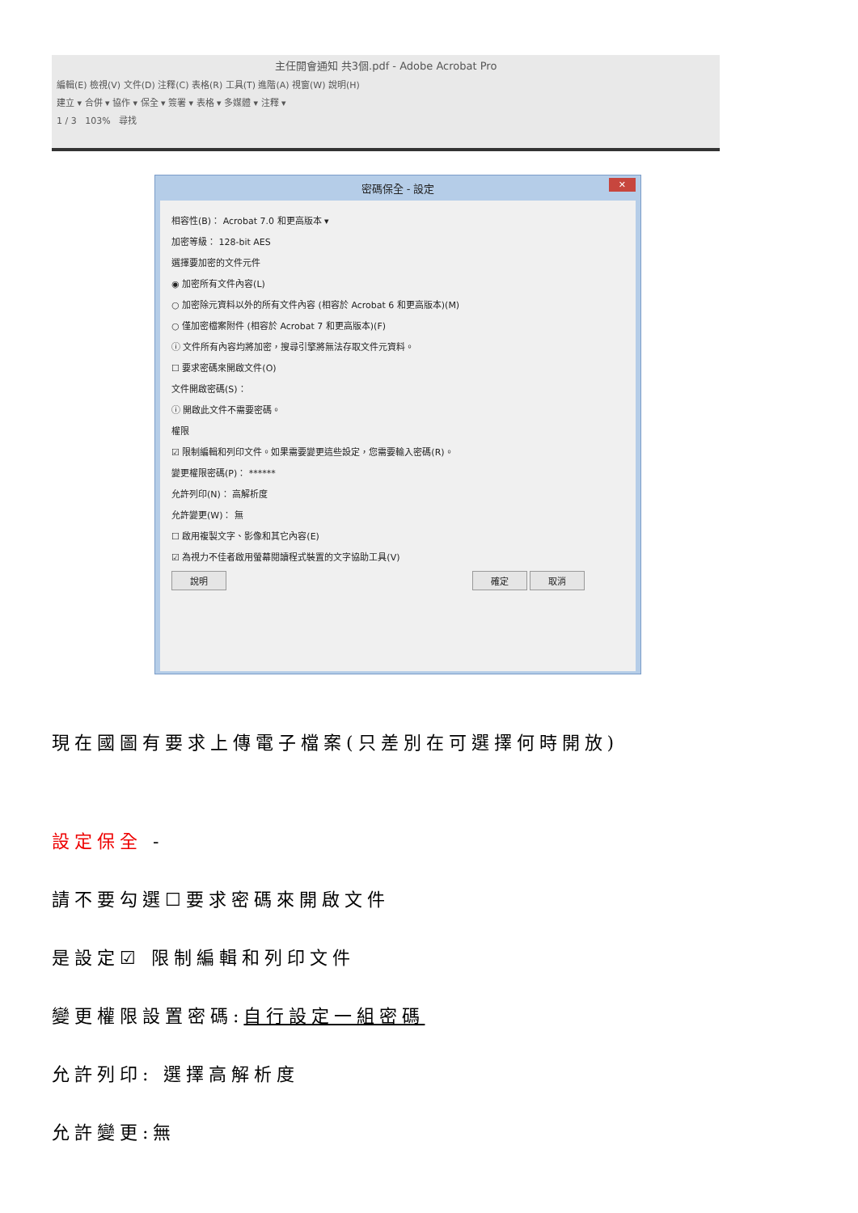主任開會通知 共3個.pdf - Adobe Acrobat Pro
編輯(E) 檢視(V) 文件(D) 注釋(C) 表格(R) 工具(T) 進階(A) 視窗(W) 說明(H)
建立 ▾ 合併 ▾ 協作 ▾ 保全 ▾ 簽署 ▾ 表格 ▾ 多媒體 ▾ 注釋 ▾
1 / 3 103% 尋找
密碼保全 - 設定
✕
相容性(B)： Acrobat 7.0 和更高版本 ▾
加密等級： 128-bit AES
選擇要加密的文件元件
◉ 加密所有文件內容(L)
○ 加密除元資料以外的所有文件內容 (相容於 Acrobat 6 和更高版本)(M)
○ 僅加密檔案附件 (相容於 Acrobat 7 和更高版本)(F)
ⓘ 文件所有內容均將加密，搜尋引擎將無法存取文件元資料。
☐ 要求密碼來開啟文件(O)
文件開啟密碼(S)：
ⓘ 開啟此文件不需要密碼。
權限
☑ 限制編輯和列印文件。如果需要變更這些設定，您需要輸入密碼(R)。
變更權限密碼(P)： ******
允許列印(N)： 高解析度
允許變更(W)： 無
☐ 啟用複製文字、影像和其它內容(E)
☑ 為視力不佳者啟用螢幕閱讀程式裝置的文字協助工具(V)
說明 確定 取消
現在國圖有要求上傳電子檔案(只差別在可選擇何時開放)
設定保全 -
請不要勾選☐要求密碼來開啟文件
是設定☑ 限制編輯和列印文件
變更權限設置密碼:自行設定一組密碼
允許列印: 選擇高解析度
允許變更:無